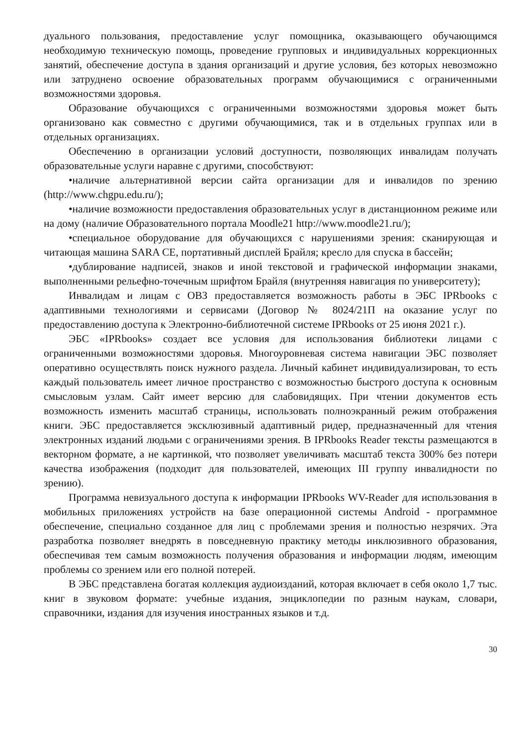дуального пользования, предоставление услуг помощника, оказывающего обучающимся необходимую техническую помощь, проведение групповых и индивидуальных коррекционных занятий, обеспечение доступа в здания организаций и другие условия, без которых невозможно или затруднено освоение образовательных программ обучающимися с ограниченными возможностями здоровья.
Образование обучающихся с ограниченными возможностями здоровья может быть организовано как совместно с другими обучающимися, так и в отдельных группах или в отдельных организациях.
Обеспечению в организации условий доступности, позволяющих инвалидам получать образовательные услуги наравне с другими, способствуют:
•наличие альтернативной версии сайта организации для и инвалидов по зрению (http://www.chgpu.edu.ru/);
•наличие возможности предоставления образовательных услуг в дистанционном режиме или на дому (наличие Образовательного портала Moodle21 http://www.moodle21.ru/);
•специальное оборудование для обучающихся с нарушениями зрения: сканирующая и читающая машина SARA CE, портативный дисплей Брайля; кресло для спуска в бассейн;
•дублирование надписей, знаков и иной текстовой и графической информации знаками, выполненными рельефно-точечным шрифтом Брайля (внутренняя навигация по университету);
Инвалидам и лицам с ОВЗ предоставляется возможность работы в ЭБС IPRbooks с адаптивными технологиями и сервисами (Договор № 8024/21П на оказание услуг по предоставлению доступа к Электронно-библиотечной системе IPRbooks от 25 июня 2021 г.).
ЭБС «IPRbooks» создает все условия для использования библиотеки лицами с ограниченными возможностями здоровья. Многоуровневая система навигации ЭБС позволяет оперативно осуществлять поиск нужного раздела. Личный кабинет индивидуализирован, то есть каждый пользователь имеет личное пространство с возможностью быстрого доступа к основным смысловым узлам. Сайт имеет версию для слабовидящих. При чтении документов есть возможность изменить масштаб страницы, использовать полноэкранный режим отображения книги. ЭБС предоставляется эксклюзивный адаптивный ридер, предназначенный для чтения электронных изданий людьми с ограничениями зрения. В IPRbooks Reader тексты размещаются в векторном формате, а не картинкой, что позволяет увеличивать масштаб текста 300% без потери качества изображения (подходит для пользователей, имеющих III группу инвалидности по зрению).
Программа невизуального доступа к информации IPRbooks WV-Reader для использования в мобильных приложениях устройств на базе операционной системы Android - программное обеспечение, специально созданное для лиц с проблемами зрения и полностью незрячих. Эта разработка позволяет внедрять в повседневную практику методы инклюзивного образования, обеспечивая тем самым возможность получения образования и информации людям, имеющим проблемы со зрением или его полной потерей.
В ЭБС представлена богатая коллекция аудиоизданий, которая включает в себя около 1,7 тыс. книг в звуковом формате: учебные издания, энциклопедии по разным наукам, словари, справочники, издания для изучения иностранных языков и т.д.
30